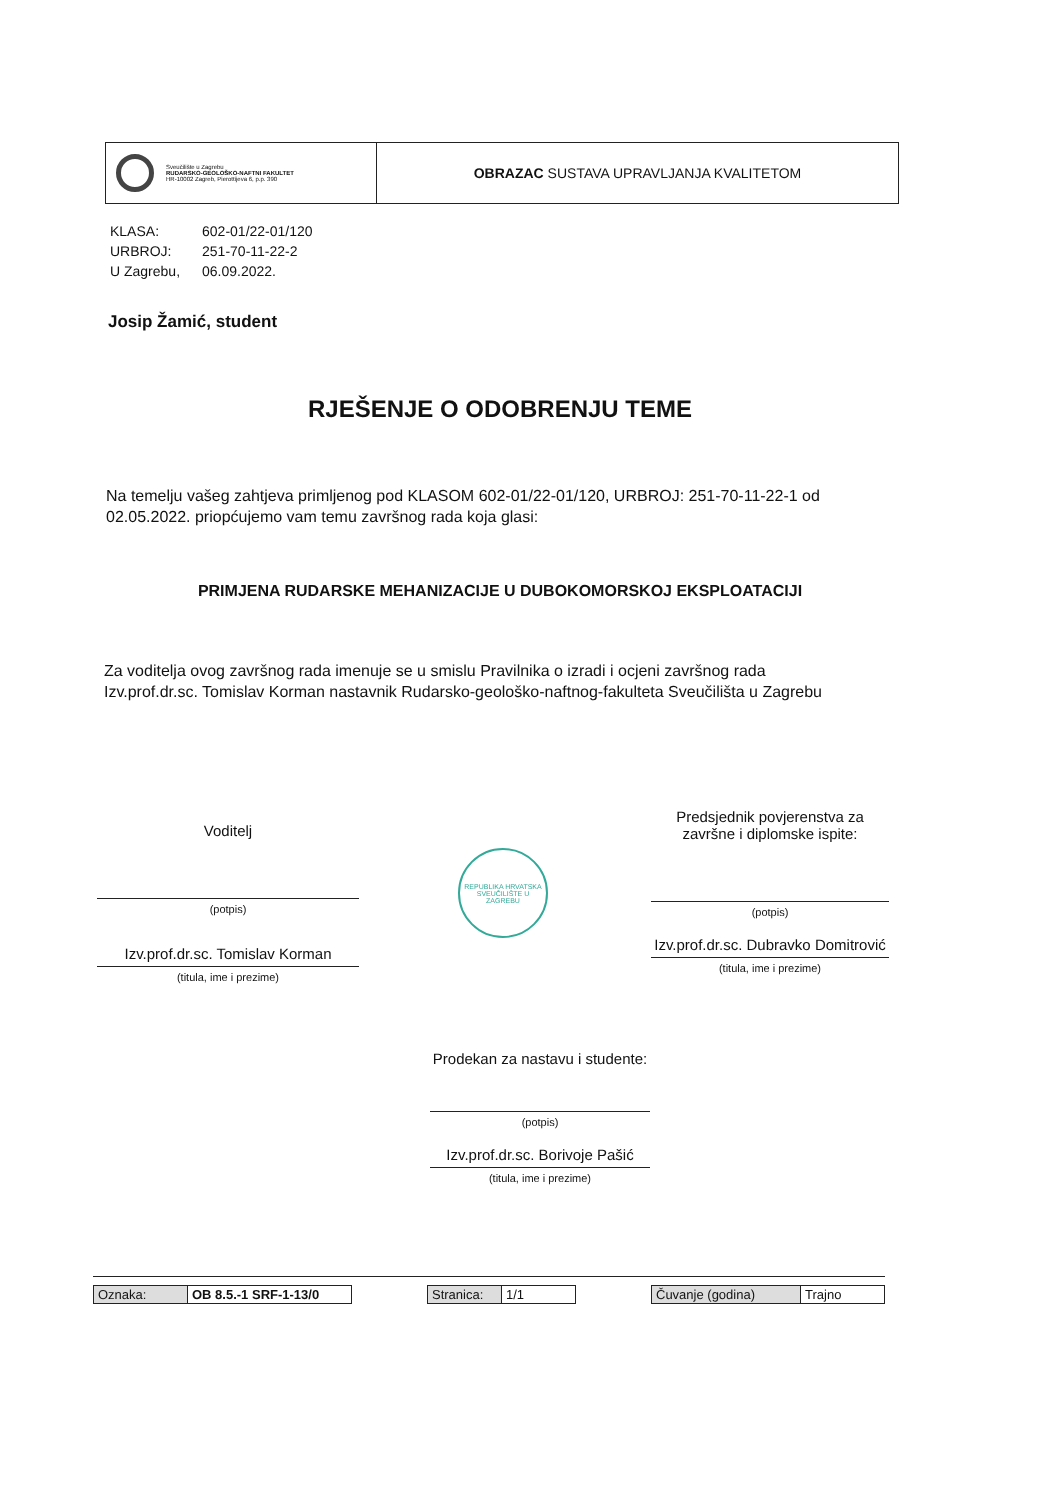Sveučilište u Zagrebu
RUDARSKO-GEOLOŠKO-NAFTNI FAKULTET
HR-10002 Zagreb, Pierottijeva 6, p.p. 390
OBRAZAC SUSTAVA UPRAVLJANJA KVALITETOM
| KLASA: | 602-01/22-01/120 |
| URBROJ: | 251-70-11-22-2 |
| U Zagrebu, | 06.09.2022. |
Josip Žamić, student
RJEŠENJE O ODOBRENJU TEME
Na temelju vašeg zahtjeva primljenog pod KLASOM 602-01/22-01/120, URBROJ: 251-70-11-22-1 od 02.05.2022. priopćujemo vam temu završnog rada koja glasi:
PRIMJENA RUDARSKE MEHANIZACIJE U DUBOKOMORSKOJ EKSPLOATACIJI
Za voditelja ovog završnog rada imenuje se u smislu Pravilnika o izradi i ocjeni završnog rada Izv.prof.dr.sc. Tomislav Korman nastavnik Rudarsko-geološko-naftnog-fakulteta Sveučilišta u Zagrebu
Voditelj
(potpis)
Izv.prof.dr.sc. Tomislav Korman
(titula, ime i prezime)
REPUBLIKA HRVATSKA
SVEUČILIŠTE U ZAGREBU
Predsjednik povjerenstva za završne i diplomske ispite:
(potpis)
Izv.prof.dr.sc. Dubravko Domitrović
(titula, ime i prezime)
Prodekan za nastavu i studente:
(potpis)
Izv.prof.dr.sc. Borivoje Pašić
(titula, ime i prezime)
| Oznaka: | OB 8.5.-1 SRF-1-13/0 |
| Stranica: | 1/1 |
| Čuvanje (godina) | Trajno |